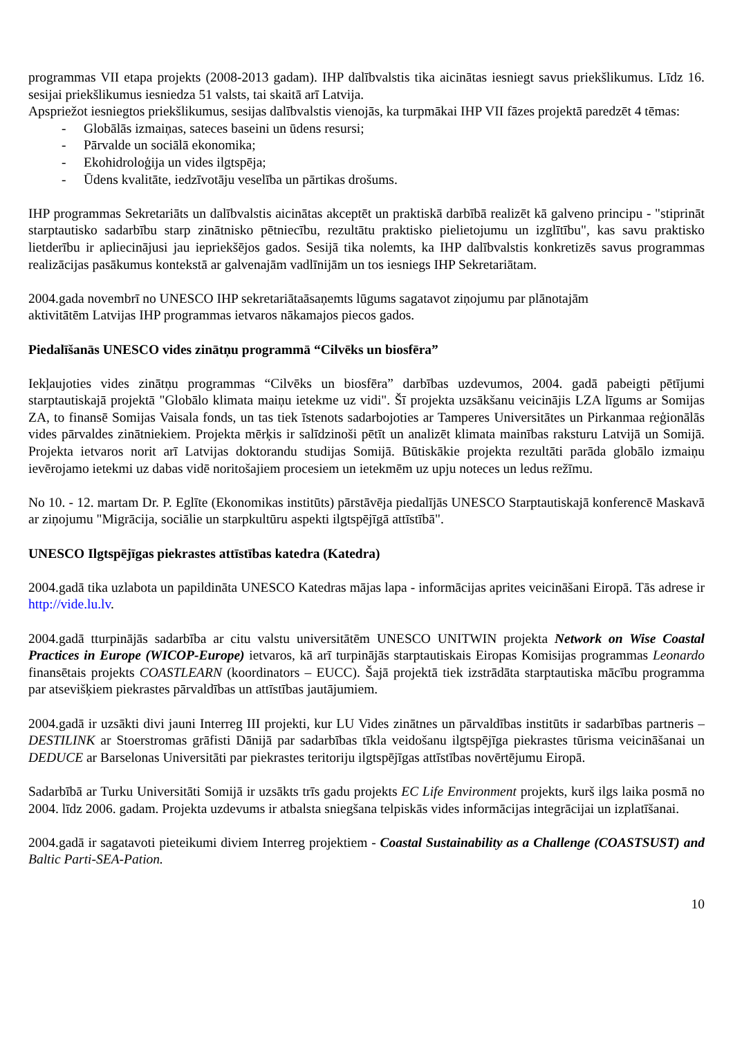programmas VII etapa projekts (2008-2013 gadam). IHP dalībvalstis tika aicinātas iesniegt savus priekšlikumus. Līdz 16. sesijai priekšlikumus iesniedza 51 valsts, tai skaitā arī Latvija.
Apspriežot iesniegtos priekšlikumus, sesijas dalībvalstis vienojās, ka turpmākai IHP VII fāzes projektā paredzēt 4 tēmas:
- Globālās izmaiņas, sateces baseini un ūdens resursi;
- Pārvalde un sociālā ekonomika;
- Ekohidroloģija un vides ilgtspēja;
- Ūdens kvalitāte, iedzīvotāju veselība un pārtikas drošums.
IHP programmas Sekretariāts un dalībvalstis aicinātas akceptēt un praktiskā darbībā realizēt kā galveno principu - "stiprināt starptautisko sadarbību starp zinātnisko pētniecību, rezultātu praktisko pielietojumu un izglītību", kas savu praktisko lietderību ir apliecinājusi jau iepriekšējos gados. Sesijā tika nolemts, ka IHP dalībvalstis konkretizēs savus programmas realizācijas pasākumus kontekstā ar galvenajām vadlīnijām un tos iesniegs IHP Sekretariātam.
2004.gada novembrī no UNESCO IHP sekretariātaāsaņemts lūgums sagatavot ziņojumu par plānotajām
aktivitātēm Latvijas IHP programmas ietvaros nākamajos piecos gados.
Piedalīšanās UNESCO vides zinātņu programmā “Cilvēks un biosfēra”
Iekļaujoties vides zinātņu programmas “Cilvēks un biosfēra” darbības uzdevumos, 2004. gadā pabeigti pētījumi starptautiskajā projektā "Globālo klimata maiņu ietekme uz vidi". Šī projekta uzsākšanu veicinājis LZA līgums ar Somijas ZA, to finansē Somijas Vaisala fonds, un tas tiek īstenots sadarbojoties ar Tamperes Universitātes un Pirkanmaa reģionālās vides pārvaldes zinātniekiem. Projekta mērķis ir salīdzinoši pētīt un analizēt klimata mainības raksturu Latvijā un Somijā. Projekta ietvaros norit arī Latvijas doktorandu studijas Somijā. Būtiskākie projekta rezultāti parāda globālo izmaiņu ievērojamo ietekmi uz dabas vidē noritošajiem procesiem un ietekmēm uz upju noteces un ledus režīmu.
No 10. - 12. martam Dr. P. Eglīte (Ekonomikas institūts) pārstāvēja piedalījās UNESCO Starptautiskajā konferencē Maskavā ar ziņojumu "Migrācija, sociālie un starpkultūru aspekti ilgtspējīgā attīstībā".
UNESCO Ilgtspējīgas piekrastes attīstības katedra (Katedra)
2004.gadā tika uzlabota un papildināta UNESCO Katedras mājas lapa - informācijas aprites veicināšani Eiropā. Tās adrese ir http://vide.lu.lv.
2004.gadā tturpinājās sadarbība ar citu valstu universitātēm UNESCO UNITWIN projekta Network on Wise Coastal Practices in Europe (WICOP-Europe) ietvaros, kā arī turpinājās starptautiskais Eiropas Komisijas programmas Leonardo finansētais projekts COASTLEARN (koordinators – EUCC). Šajā projektā tiek izstrādāta starptautiska mācību programma par atsevišķiem piekrastes pārvaldības un attīstības jautājumiem.
2004.gadā ir uzsākti divi jauni Interreg III projekti, kur LU Vides zinātnes un pārvaldības institūts ir sadarbības partneris – DESTILINK ar Stoerstromas grāfisti Dānijā par sadarbības tīkla veidošanu ilgtspējīga piekrastes tūrisma veicināšanai un DEDUCE ar Barselonas Universitāti par piekrastes teritoriju ilgtspējīgas attīstības novērtējumu Eiropā.
Sadarbībā ar Turku Universitāti Somijā ir uzsākts trīs gadu projekts EC Life Environment projekts, kurš ilgs laika posmā no 2004. līdz 2006. gadam. Projekta uzdevums ir atbalsta sniegšana telpiskās vides informācijas integrācijai un izplatīšanai.
2004.gadā ir sagatavoti pieteikumi diviem Interreg projektiem - Coastal Sustainability as a Challenge (COASTSUST) and Baltic Parti-SEA-Pation.
10